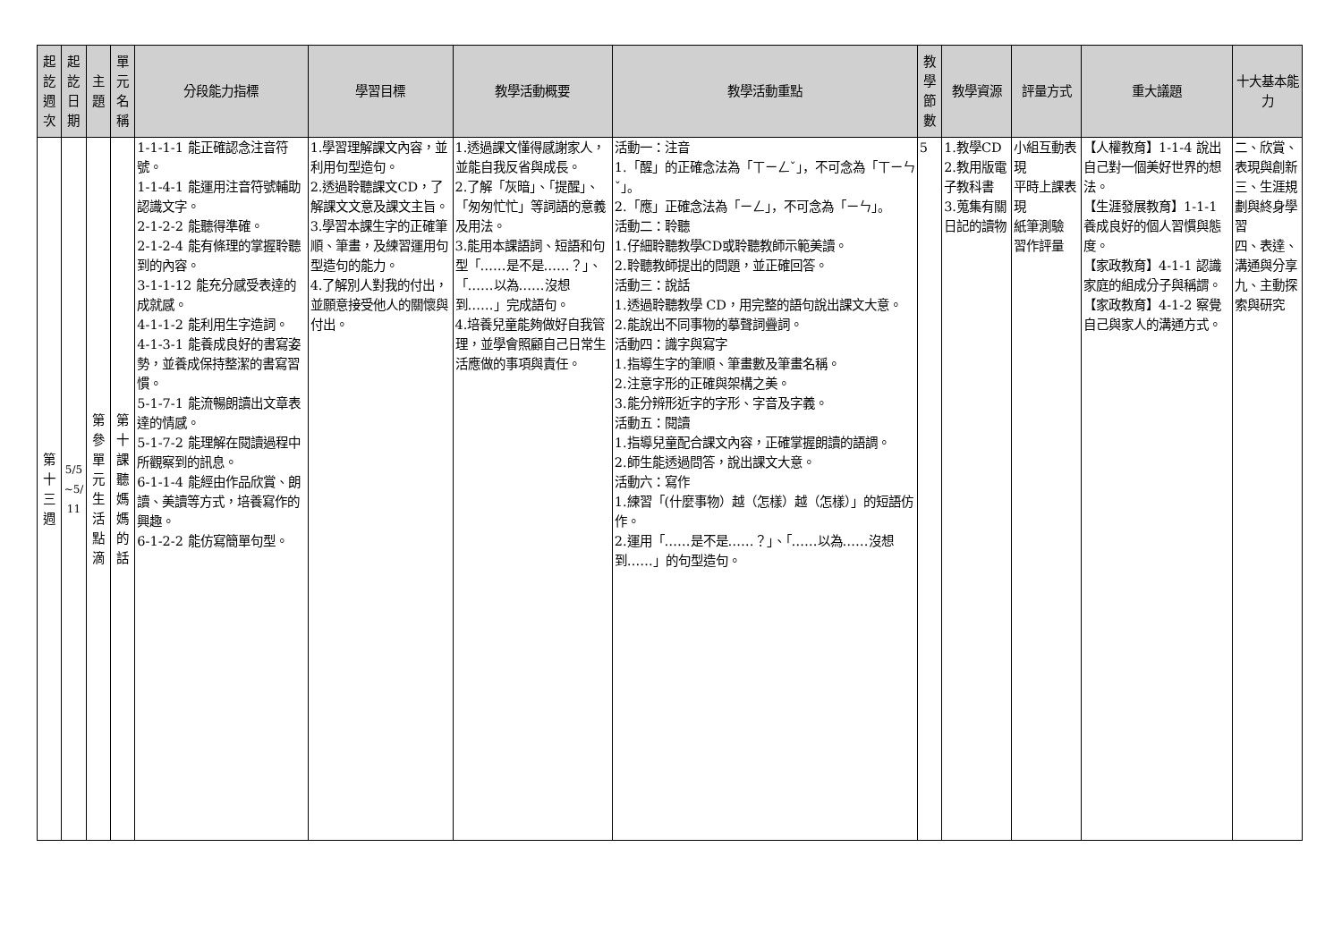| 起 訖 週 次 | 起 訖 日 期 | 主 題 | 單 元 名 稱 | 分段能力指標 | 學習目標 | 教學活動概要 | 教學活動重點 | 教 學 節 數 | 教學資源 | 評量方式 | 重大議題 | 十大基本能力 |
| --- | --- | --- | --- | --- | --- | --- | --- | --- | --- | --- | --- | --- |
| 第 十 三 週 | 5/5 ~5/ 11 | 第 參 單 元 生 活 點 滴 | 第 十 課 聽 媽 媽 的 話 | 1-1-1-1 能正確認念注音符號。 1-1-4-1 能運用注音符號輔助認識文字。 2-1-2-2 能聽得準確。 2-1-2-4 能有條理的掌握聆聽到的內容。 3-1-1-12 能充分感受表達的成就感。 4-1-1-2 能利用生字造詞。 4-1-3-1 能養成良好的書寫姿勢，並養成保持整潔的書寫習慣。 5-1-7-1 能流暢朗讀出文章表達的情感。 5-1-7-2 能理解在閱讀過程中所觀察到的訊息。 6-1-1-4 能經由作品欣賞、朗讀、美讀等方式，培養寫作的興趣。 6-1-2-2 能仿寫簡單句型。 | 1.學習理解課文內容，並利用句型造句。 2.透過聆聽課文CD，了解課文文意及課文主旨。 3.學習本課生字的正確筆順、筆畫，及練習運用句型造句的能力。 4.了解別人對我的付出，並願意接受他人的關懷與付出。 | 1.透過課文懂得感謝家人，並能自我反省與成長。 2.了解「灰暗」、「提醒」、「匆匆忙忙」等詞語的意義及用法。 3.能用本課語詞、短語和句型「……是不是……？」、「……以為……沒想到……」完成語句。 4.培養兒童能夠做好自我管理，並學會照顧自己日常生活應做的事項與責任。 | 活動一：注音 1.「醒」的正確念法為「ㄒㄧㄥˇ」，不可念為「ㄒㄧㄣˇ」。 2.「應」正確念法為「ㄧㄥ」，不可念為「ㄧㄣ」。 活動二：聆聽 1.仔細聆聽教學CD或聆聽教師示範美讀。 2.聆聽教師提出的問題，並正確回答。 活動三：說話 1.透過聆聽教學 CD，用完整的語句說出課文大意。 2.能說出不同事物的摹聲詞疊詞。 活動四：識字與寫字 1.指導生字的筆順、筆畫數及筆畫名稱。 2.注意字形的正確與架構之美。 3.能分辨形近字的字形、字音及字義。 活動五：閱讀 1.指導兒童配合課文內容，正確掌握朗讀的語調。 2.師生能透過問答，說出課文大意。 活動六：寫作 1.練習「(什麼事物）越（怎樣）越（怎樣）」的短語仿作。 2.運用「……是不是……？」、「……以為……沒想到……」的句型造句。 | 5 | 1.教學CD 2.教用版電子教科書 3.蒐集有關日記的讀物 | 小組互動表現 平時上課表現 紙筆測驗 習作評量 | 【人權教育】1-1-4 說出自己對一個美好世界的想法。 【生涯發展教育】1-1-1 養成良好的個人習慣與態度。 【家政教育】4-1-1 認識家庭的組成分子與稱謂。 【家政教育】4-1-2 察覺自己與家人的溝通方式。 | 二、欣賞、表現與創新 三、生涯規劃與終身學習 四、表達、溝通與分享 九、主動探索與研究 |